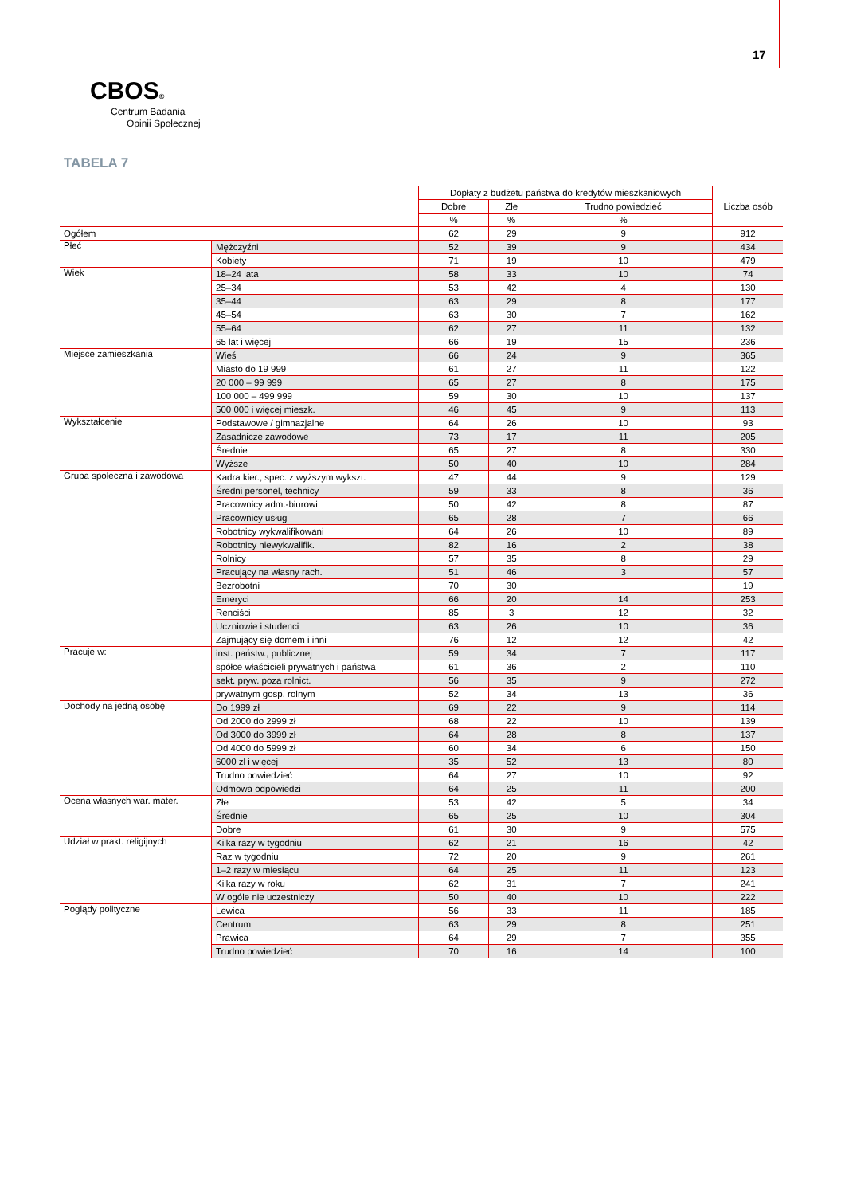17
CBOS®
Centrum Badania
Opinii Społecznej
TABELA 7
| | | Dopłaty z budżetu państwa do kredytów mieszkaniowych | | | Liczba osób |
| | | Dobre | Złe | Trudno powiedzieć | |
| | | % | % | % | |
| Ogółem | | 62 | 29 | 9 | 912 |
| Płeć | Mężczyźni | 52 | 39 | 9 | 434 |
| | Kobiety | 71 | 19 | 10 | 479 |
| Wiek | 18–24 lata | 58 | 33 | 10 | 74 |
| | 25–34 | 53 | 42 | 4 | 130 |
| | 35–44 | 63 | 29 | 8 | 177 |
| | 45–54 | 63 | 30 | 7 | 162 |
| | 55–64 | 62 | 27 | 11 | 132 |
| | 65 lat i więcej | 66 | 19 | 15 | 236 |
| Miejsce zamieszkania | Wieś | 66 | 24 | 9 | 365 |
| | Miasto do 19 999 | 61 | 27 | 11 | 122 |
| | 20 000 – 99 999 | 65 | 27 | 8 | 175 |
| | 100 000 – 499 999 | 59 | 30 | 10 | 137 |
| | 500 000 i więcej mieszk. | 46 | 45 | 9 | 113 |
| Wykształcenie | Podstawowe / gimnazjalne | 64 | 26 | 10 | 93 |
| | Zasadnicze zawodowe | 73 | 17 | 11 | 205 |
| | Średnie | 65 | 27 | 8 | 330 |
| | Wyższe | 50 | 40 | 10 | 284 |
| Grupa społeczna i zawodowa | Kadra kier., spec. z wyższym wykszt. | 47 | 44 | 9 | 129 |
| | Średni personel, technicy | 59 | 33 | 8 | 36 |
| | Pracownicy adm.-biurowi | 50 | 42 | 8 | 87 |
| | Pracownicy usług | 65 | 28 | 7 | 66 |
| | Robotnicy wykwalifikowani | 64 | 26 | 10 | 89 |
| | Robotnicy niewykwalifik. | 82 | 16 | 2 | 38 |
| | Rolnicy | 57 | 35 | 8 | 29 |
| | Pracujący na własny rach. | 51 | 46 | 3 | 57 |
| | Bezrobotni | 70 | 30 | | 19 |
| | Emeryci | 66 | 20 | 14 | 253 |
| | Renciści | 85 | 3 | 12 | 32 |
| | Uczniowie i studenci | 63 | 26 | 10 | 36 |
| | Zajmujący się domem i inni | 76 | 12 | 12 | 42 |
| Pracuje w: | inst. państw., publicznej | 59 | 34 | 7 | 117 |
| | spółce właścicieli prywatnych i państwa | 61 | 36 | 2 | 110 |
| | sekt. pryw. poza rolnict. | 56 | 35 | 9 | 272 |
| | prywatnym gosp. rolnym | 52 | 34 | 13 | 36 |
| Dochody na jedną osobę | Do 1999 zł | 69 | 22 | 9 | 114 |
| | Od 2000 do 2999 zł | 68 | 22 | 10 | 139 |
| | Od 3000 do 3999 zł | 64 | 28 | 8 | 137 |
| | Od 4000 do 5999 zł | 60 | 34 | 6 | 150 |
| | 6000 zł i więcej | 35 | 52 | 13 | 80 |
| | Trudno powiedzieć | 64 | 27 | 10 | 92 |
| | Odmowa odpowiedzi | 64 | 25 | 11 | 200 |
| Ocena własnych war. mater. | Złe | 53 | 42 | 5 | 34 |
| | Średnie | 65 | 25 | 10 | 304 |
| | Dobre | 61 | 30 | 9 | 575 |
| Udział w prakt. religijnych | Kilka razy w tygodniu | 62 | 21 | 16 | 42 |
| | Raz w tygodniu | 72 | 20 | 9 | 261 |
| | 1–2 razy w miesiącu | 64 | 25 | 11 | 123 |
| | Kilka razy w roku | 62 | 31 | 7 | 241 |
| | W ogóle nie uczestniczy | 50 | 40 | 10 | 222 |
| Poglądy polityczne | Lewica | 56 | 33 | 11 | 185 |
| | Centrum | 63 | 29 | 8 | 251 |
| | Prawica | 64 | 29 | 7 | 355 |
| | Trudno powiedzieć | 70 | 16 | 14 | 100 |